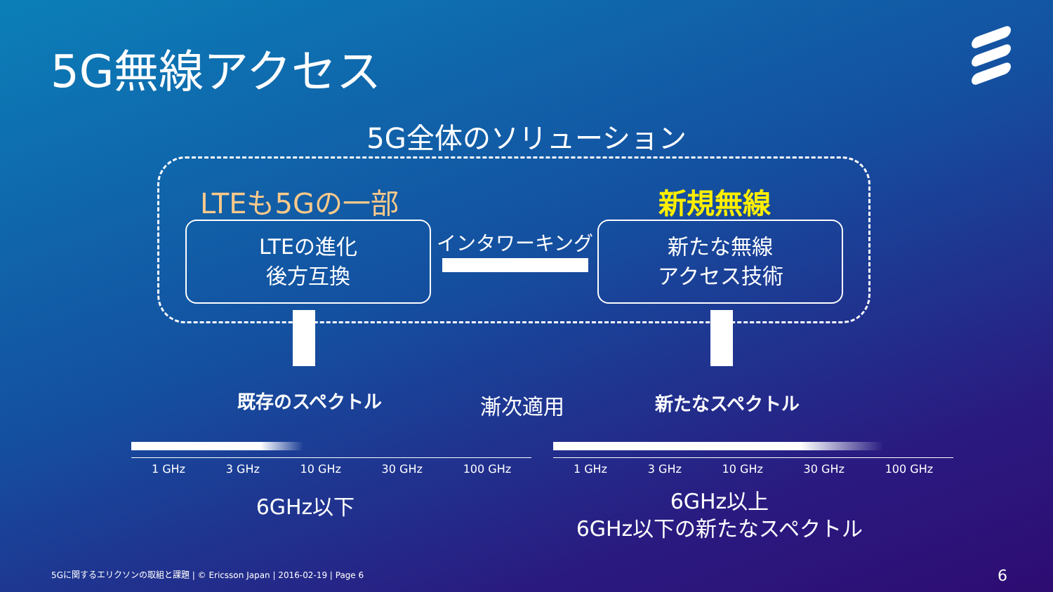5G無線アクセス
5G全体のソリューション
LTEも5Gの一部 新規無線
LTEの進化
後方互換
インタワーキング
新たな無線
アクセス技術
既存のスペクトル 漸次適用 新たなスペクトル
1 GHz 3 GHz 10 GHz 30 GHz 100 GHz 1 GHz 3 GHz 10 GHz 30 GHz 100 GHz
6GHz以下
6GHz以上
6GHz以下の新たなスペクトル
5Gに関するエリクソンの取組と課題 | © Ericsson Japan | 2016-02-19 | Page 6
6